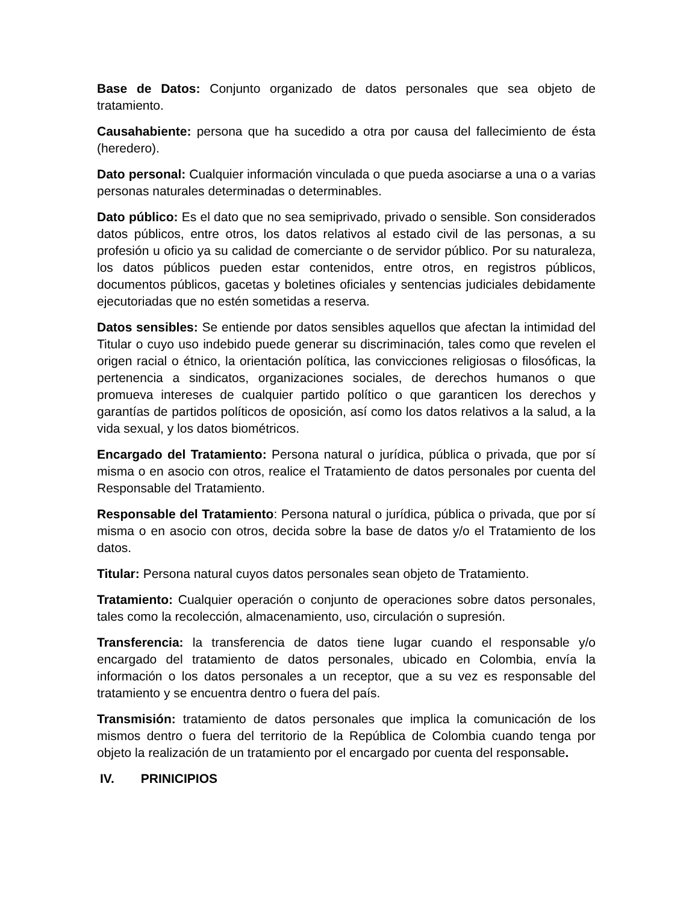Base de Datos: Conjunto organizado de datos personales que sea objeto de tratamiento.
Causahabiente: persona que ha sucedido a otra por causa del fallecimiento de ésta (heredero).
Dato personal: Cualquier información vinculada o que pueda asociarse a una o a varias personas naturales determinadas o determinables.
Dato público: Es el dato que no sea semiprivado, privado o sensible. Son considerados datos públicos, entre otros, los datos relativos al estado civil de las personas, a su profesión u oficio ya su calidad de comerciante o de servidor público. Por su naturaleza, los datos públicos pueden estar contenidos, entre otros, en registros públicos, documentos públicos, gacetas y boletines oficiales y sentencias judiciales debidamente ejecutoriadas que no estén sometidas a reserva.
Datos sensibles: Se entiende por datos sensibles aquellos que afectan la intimidad del Titular o cuyo uso indebido puede generar su discriminación, tales como que revelen el origen racial o étnico, la orientación política, las convicciones religiosas o filosóficas, la pertenencia a sindicatos, organizaciones sociales, de derechos humanos o que promueva intereses de cualquier partido político o que garanticen los derechos y garantías de partidos políticos de oposición, así como los datos relativos a la salud, a la vida sexual, y los datos biométricos.
Encargado del Tratamiento: Persona natural o jurídica, pública o privada, que por sí misma o en asocio con otros, realice el Tratamiento de datos personales por cuenta del Responsable del Tratamiento.
Responsable del Tratamiento: Persona natural o jurídica, pública o privada, que por sí misma o en asocio con otros, decida sobre la base de datos y/o el Tratamiento de los datos.
Titular: Persona natural cuyos datos personales sean objeto de Tratamiento.
Tratamiento: Cualquier operación o conjunto de operaciones sobre datos personales, tales como la recolección, almacenamiento, uso, circulación o supresión.
Transferencia: la transferencia de datos tiene lugar cuando el responsable y/o encargado del tratamiento de datos personales, ubicado en Colombia, envía la información o los datos personales a un receptor, que a su vez es responsable del tratamiento y se encuentra dentro o fuera del país.
Transmisión: tratamiento de datos personales que implica la comunicación de los mismos dentro o fuera del territorio de la República de Colombia cuando tenga por objeto la realización de un tratamiento por el encargado por cuenta del responsable.
IV. PRINICIPIOS